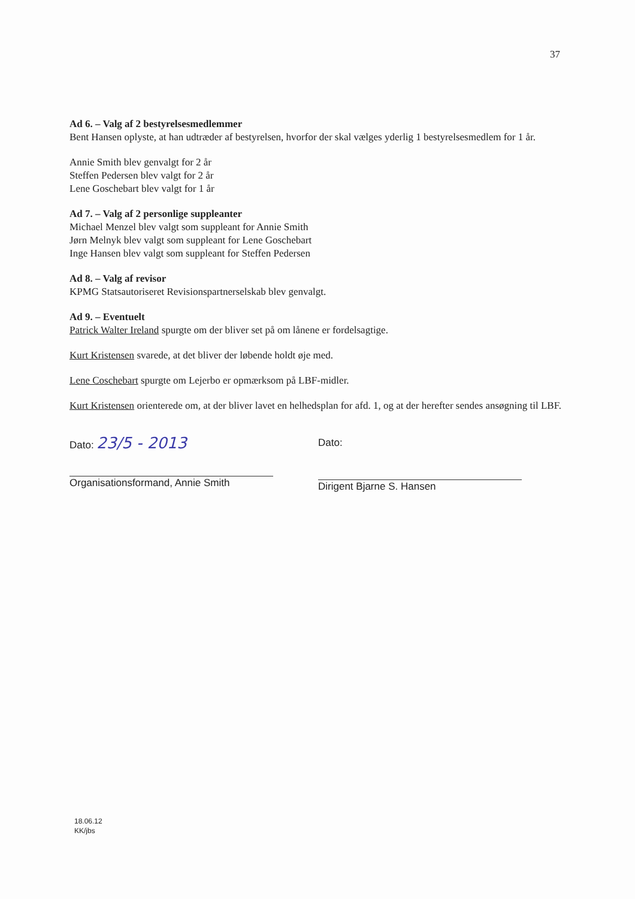37
Ad 6. – Valg af 2 bestyrelsesmedlemmer
Bent Hansen oplyste, at han udtræder af bestyrelsen, hvorfor der skal vælges yderlig 1 bestyrelsesmedlem for 1 år.
Annie Smith blev genvalgt for 2 år
Steffen Pedersen blev valgt for 2 år
Lene Goschebart blev valgt for 1 år
Ad 7. – Valg af 2 personlige suppleanter
Michael Menzel blev valgt som suppleant for Annie Smith
Jørn Melnyk blev valgt som suppleant for Lene Goschebart
Inge Hansen blev valgt som suppleant for Steffen Pedersen
Ad 8. – Valg af revisor
KPMG Statsautoriseret Revisionspartnerselskab blev genvalgt.
Ad 9. – Eventuelt
Patrick Walter Ireland spurgte om der bliver set på om lånene er fordelsagtige.
Kurt Kristensen svarede, at det bliver der løbende holdt øje med.
Lene Coschebart spurgte om Lejerbo er opmærksom på LBF-midler.
Kurt Kristensen orienterede om, at der bliver lavet en helhedsplan for afd. 1, og at der herefter sendes ansøgning til LBF.
Dato: 23/5 - 2013
Organisationsformand, Annie Smith
Dato:
Dirigent Bjarne S. Hansen
18.06.12
KK/jbs